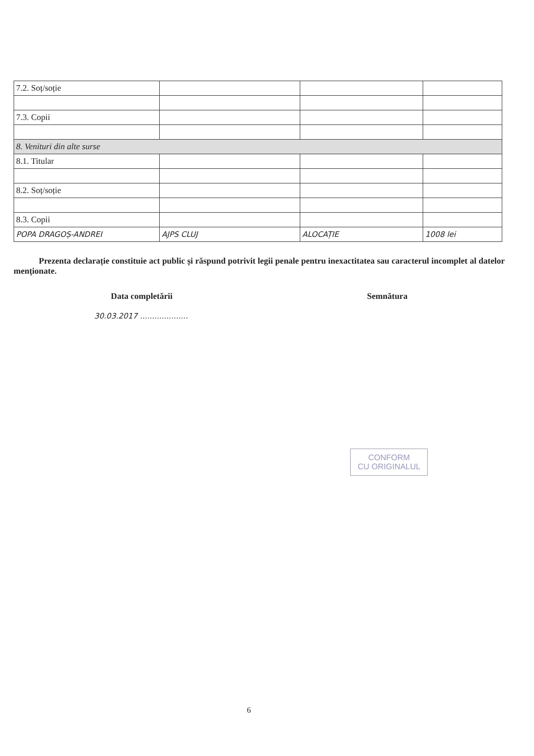| 7.2. Soț/soție | | | |
| 7.3. Copii | | | |
| 8. Venituri din alte surse | | | |
| 8.1. Titular | | | |
| 8.2. Soț/soție | | | |
| 8.3. Copii | | | |
| POPA DRAGOȘ-ANDREI | AJPS CLUJ | ALOCAȚIE | 1008 lei |
Prezenta declarație constituie act public și răspund potrivit legii penale pentru inexactitatea sau caracterul incomplet al datelor menționate.
Data completării Semnătura
30.03.2017 ....................
CONFORM
CU ORIGINALUL
6